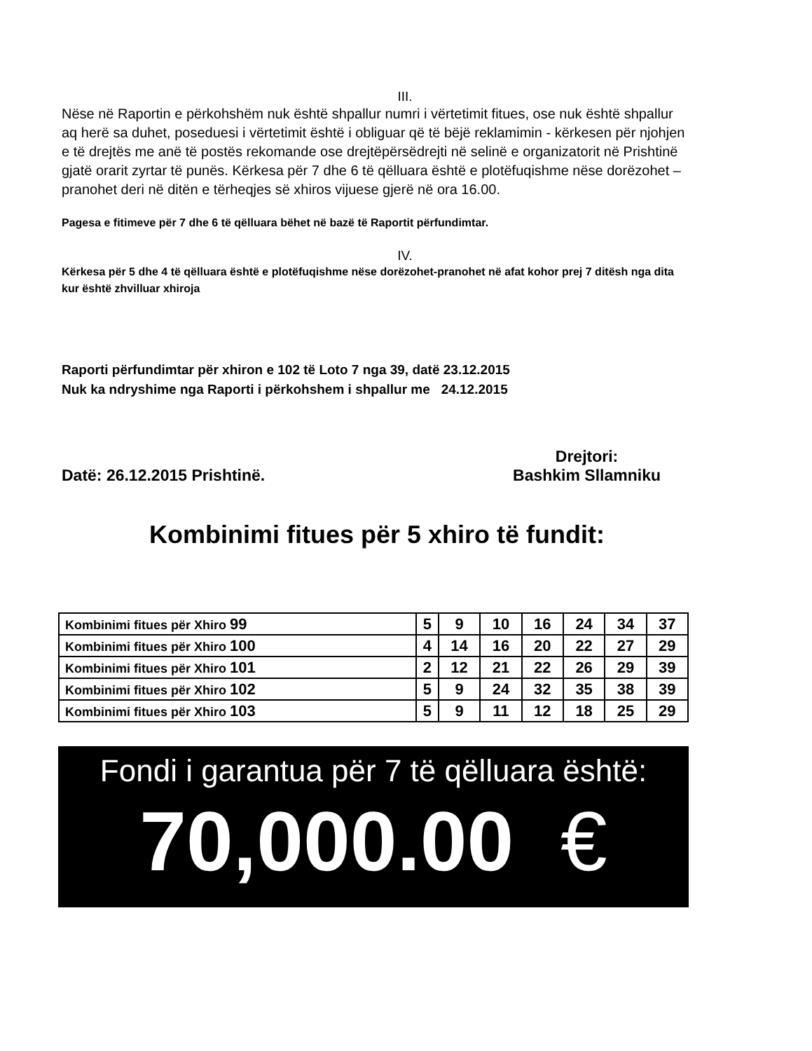III.
Nëse në Raportin e përkohshëm nuk është shpallur numri i vërtetimit fitues, ose nuk është shpallur aq herë sa duhet, poseduesi i vërtetimit është i obliguar që të bëjë reklamimin - kërkesen për njohjen e të drejtës me anë të postës rekomande ose drejtëpërsëdrejti në selinë e organizatorit në Prishtinë gjatë orarit zyrtar të punës. Kërkesa për 7 dhe 6 të qëlluara është e plotëfuqishme nëse dorëzohet – pranohet deri në ditën e tërheqjes së xhiros vijuese gjerë në ora 16.00.
Pagesa e fitimeve për 7 dhe 6 të qëlluara bëhet në bazë të Raportit përfundimtar.
IV.
Kërkesa për 5 dhe 4 të qëlluara është e plotëfuqishme nëse dorëzohet-pranohet në afat kohor prej 7 ditësh nga dita kur është zhvilluar xhiroja
Raporti përfundimtar për xhiron e 102 të Loto 7 nga 39, datë 23.12.2015
Nuk ka ndryshime nga Raporti i përkohshem i shpallur me 24.12.2015
Datë: 26.12.2015 Prishtinë.
Drejtori:
Bashkim Sllamniku
Kombinimi fitues për 5 xhiro të fundit:
| Kombinimi fitues për Xhiro 99 | 5 | 9 | 10 | 16 | 24 | 34 | 37 |
| Kombinimi fitues për Xhiro 100 | 4 | 14 | 16 | 20 | 22 | 27 | 29 |
| Kombinimi fitues për Xhiro 101 | 2 | 12 | 21 | 22 | 26 | 29 | 39 |
| Kombinimi fitues për Xhiro 102 | 5 | 9 | 24 | 32 | 35 | 38 | 39 |
| Kombinimi fitues për Xhiro 103 | 5 | 9 | 11 | 12 | 18 | 25 | 29 |
Fondi i garantua për 7 të qëlluara është:
70,000.00 €